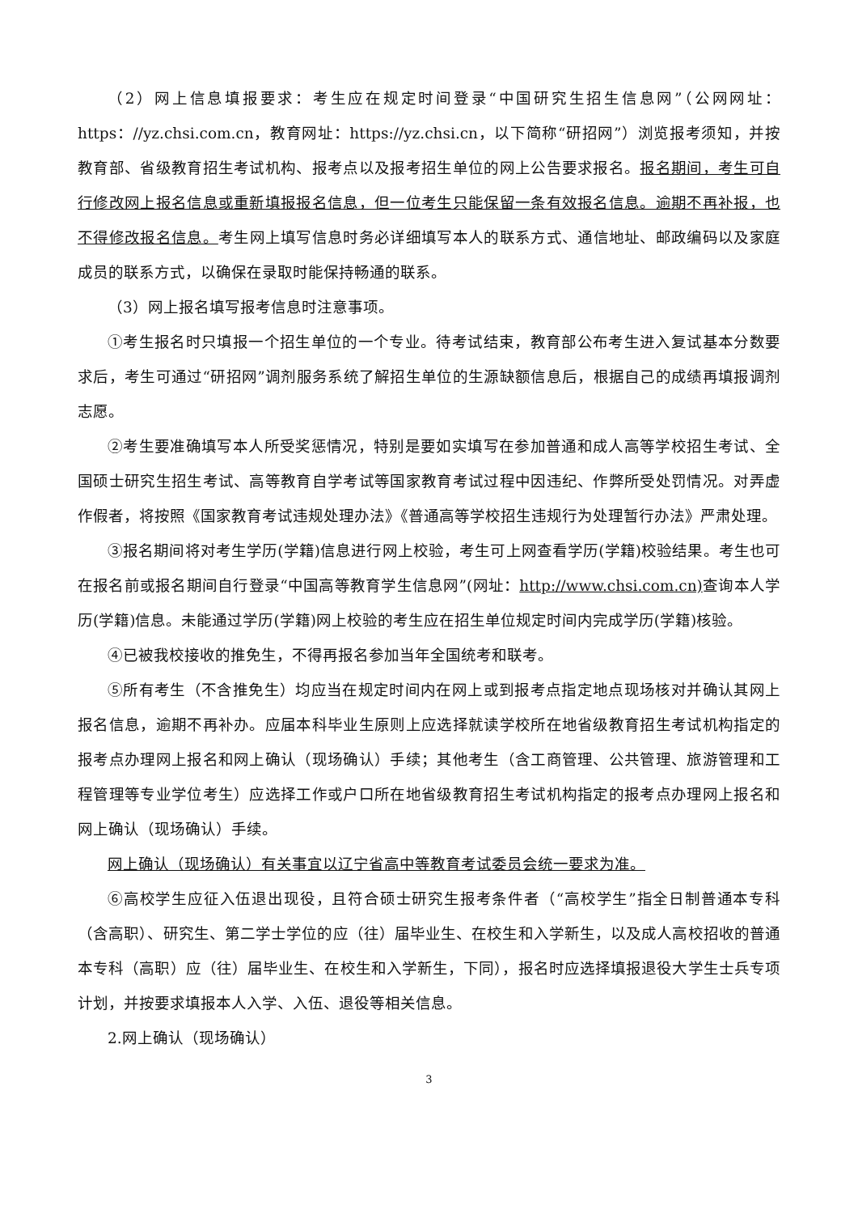（2）网上信息填报要求：考生应在规定时间登录“中国研究生招生信息网”（公网网址：https：//yz.chsi.com.cn，教育网址：https://yz.chsi.cn，以下简称“研招网”）浏览报考须知，并按教育部、省级教育招生考试机构、报考点以及报考招生单位的网上公告要求报名。报名期间，考生可自行修改网上报名信息或重新填报报名信息，但一位考生只能保留一条有效报名信息。逾期不再补报，也不得修改报名信息。考生网上填写信息时务必详细填写本人的联系方式、通信地址、邮政编码以及家庭成员的联系方式，以确保在录取时能保持畅通的联系。
（3）网上报名填写报考信息时注意事项。
①考生报名时只填报一个招生单位的一个专业。待考试结束，教育部公布考生进入复试基本分数要求后，考生可通过“研招网”调剂服务系统了解招生单位的生源缺额信息后，根据自己的成绩再填报调剂志愿。
②考生要准确填写本人所受奖惩情况，特别是要如实填写在参加普通和成人高等学校招生考试、全国硕士研究生招生考试、高等教育自学考试等国家教育考试过程中因违纪、作弊所受处罚情况。对弄虚作假者，将按照《国家教育考试违规处理办法》《普通高等学校招生违规行为处理暂行办法》严肃处理。
③报名期间将对考生学历(学籍)信息进行网上校验，考生可上网查看学历(学籍)校验结果。考生也可在报名前或报名期间自行登录“中国高等教育学生信息网”(网址：http://www.chsi.com.cn) 查询本人学历(学籍)信息。未能通过学历(学籍)网上校验的考生应在招生单位规定时间内完成学历(学籍)核验。
④已被我校接收的推免生，不得再报名参加当年全国统考和联考。
⑤所有考生（不含推免生）均应当在规定时间内在网上或到报考点指定地点现场核对并确认其网上报名信息，逾期不再补办。应届本科毕业生原则上应选择就读学校所在地省级教育招生考试机构指定的报考点办理网上报名和网上确认（现场确认）手续；其他考生（含工商管理、公共管理、旅游管理和工程管理等专业学位考生）应选择工作或户口所在地省级教育招生考试机构指定的报考点办理网上报名和网上确认（现场确认）手续。
网上确认（现场确认）有关事宜以辽宁省高中等教育考试委员会统一要求为准。
⑥高校学生应征入伍退出现役，且符合硕士研究生报考条件者（“高校学生”指全日制普通本专科（含高职）、研究生、第二学士学位的应（往）届毕业生、在校生和入学新生，以及成人高校招收的普通本专科（高职）应（往）届毕业生、在校生和入学新生，下同），报名时应选择填报退役大学生士兵专项计划，并按要求填报本人入学、入伍、退役等相关信息。
2.网上确认（现场确认）
3